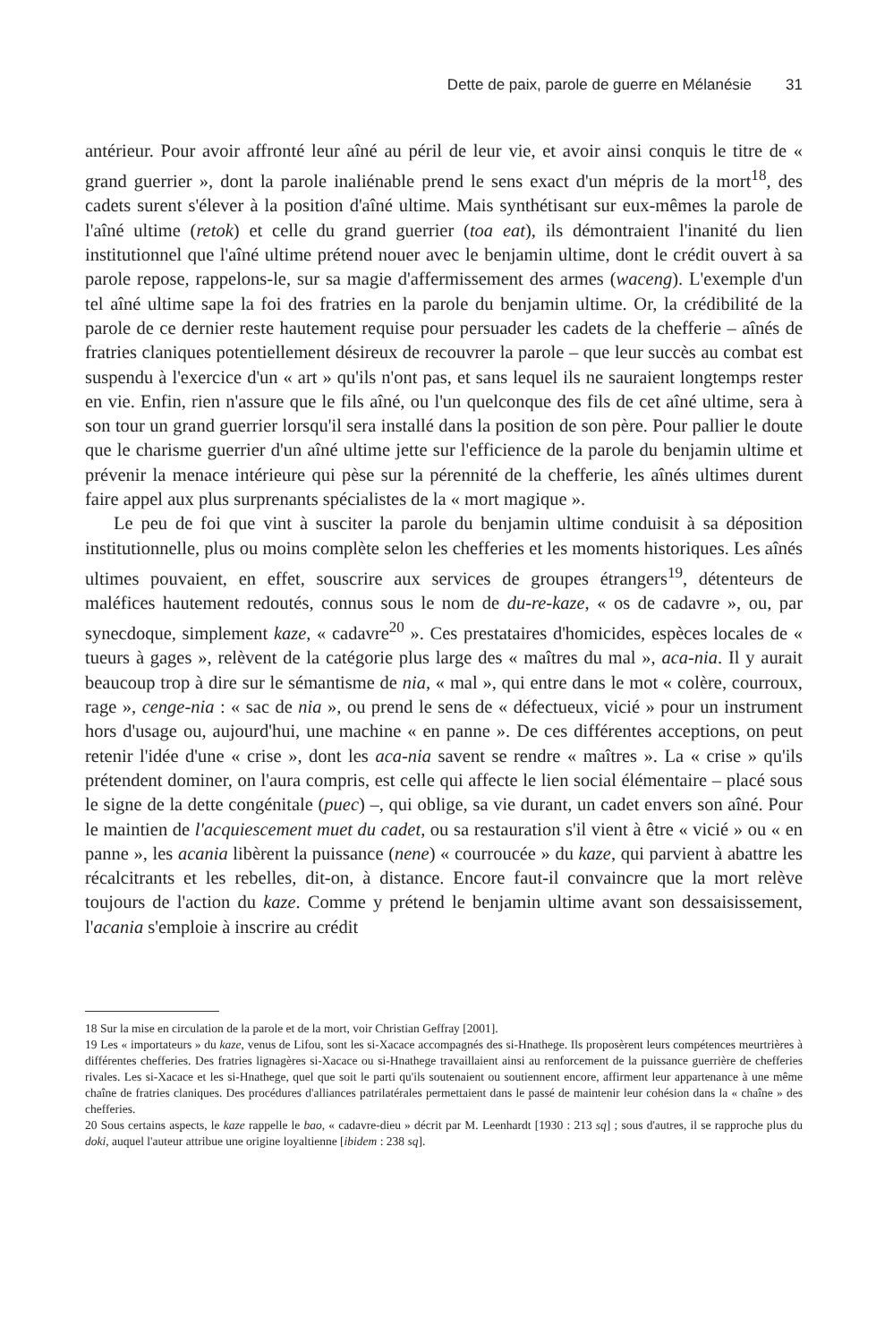Dette de paix, parole de guerre en Mélanésie 31
antérieur. Pour avoir affronté leur aîné au péril de leur vie, et avoir ainsi conquis le titre de « grand guerrier », dont la parole inaliénable prend le sens exact d'un mépris de la mort<sup>18</sup>, des cadets surent s'élever à la position d'aîné ultime. Mais synthétisant sur eux-mêmes la parole de l'aîné ultime (retok) et celle du grand guerrier (toa eat), ils démontraient l'inanité du lien institutionnel que l'aîné ultime prétend nouer avec le benjamin ultime, dont le crédit ouvert à sa parole repose, rappelons-le, sur sa magie d'affermissement des armes (waceng). L'exemple d'un tel aîné ultime sape la foi des fratries en la parole du benjamin ultime. Or, la crédibilité de la parole de ce dernier reste hautement requise pour persuader les cadets de la chefferie – aînés de fratries claniques potentiellement désireux de recouvrer la parole – que leur succès au combat est suspendu à l'exercice d'un « art » qu'ils n'ont pas, et sans lequel ils ne sauraient longtemps rester en vie. Enfin, rien n'assure que le fils aîné, ou l'un quelconque des fils de cet aîné ultime, sera à son tour un grand guerrier lorsqu'il sera installé dans la position de son père. Pour pallier le doute que le charisme guerrier d'un aîné ultime jette sur l'efficience de la parole du benjamin ultime et prévenir la menace intérieure qui pèse sur la pérennité de la chefferie, les aînés ultimes durent faire appel aux plus surprenants spécialistes de la « mort magique ».
Le peu de foi que vint à susciter la parole du benjamin ultime conduisit à sa déposition institutionnelle, plus ou moins complète selon les chefferies et les moments historiques. Les aînés ultimes pouvaient, en effet, souscrire aux services de groupes étrangers<sup>19</sup>, détenteurs de maléfices hautement redoutés, connus sous le nom de du-re-kaze, « os de cadavre », ou, par synecdoque, simplement kaze, « cadavre<sup>20</sup> ». Ces prestataires d'homicides, espèces locales de « tueurs à gages », relèvent de la catégorie plus large des « maîtres du mal », aca-nia. Il y aurait beaucoup trop à dire sur le sémantisme de nia, « mal », qui entre dans le mot « colère, courroux, rage », cenge-nia : « sac de nia », ou prend le sens de « défectueux, vicié » pour un instrument hors d'usage ou, aujourd'hui, une machine « en panne ». De ces différentes acceptions, on peut retenir l'idée d'une « crise », dont les aca-nia savent se rendre « maîtres ». La « crise » qu'ils prétendent dominer, on l'aura compris, est celle qui affecte le lien social élémentaire – placé sous le signe de la dette congénitale (puec) –, qui oblige, sa vie durant, un cadet envers son aîné. Pour le maintien de l'acquiescement muet du cadet, ou sa restauration s'il vient à être « vicié » ou « en panne », les acania libèrent la puissance (nene) « courroucée » du kaze, qui parvient à abattre les récalcitrants et les rebelles, dit-on, à distance. Encore faut-il convaincre que la mort relève toujours de l'action du kaze. Comme y prétend le benjamin ultime avant son dessaisissement, l'acania s'emploie à inscrire au crédit
18 Sur la mise en circulation de la parole et de la mort, voir Christian Geffray [2001].
19 Les « importateurs » du kaze, venus de Lifou, sont les si-Xacace accompagnés des si-Hnathege. Ils proposèrent leurs compétences meurtrières à différentes chefferies. Des fratries lignagères si-Xacace ou si-Hnathege travaillaient ainsi au renforcement de la puissance guerrière de chefferies rivales. Les si-Xacace et les si-Hnathege, quel que soit le parti qu'ils soutenaient ou soutiennent encore, affirment leur appartenance à une même chaîne de fratries claniques. Des procédures d'alliances patrilatérales permettaient dans le passé de maintenir leur cohésion dans la « chaîne » des chefferies.
20 Sous certains aspects, le kaze rappelle le bao, « cadavre-dieu » décrit par M. Leenhardt [1930 : 213 sq] ; sous d'autres, il se rapproche plus du doki, auquel l'auteur attribue une origine loyaltienne [ibidem : 238 sq].